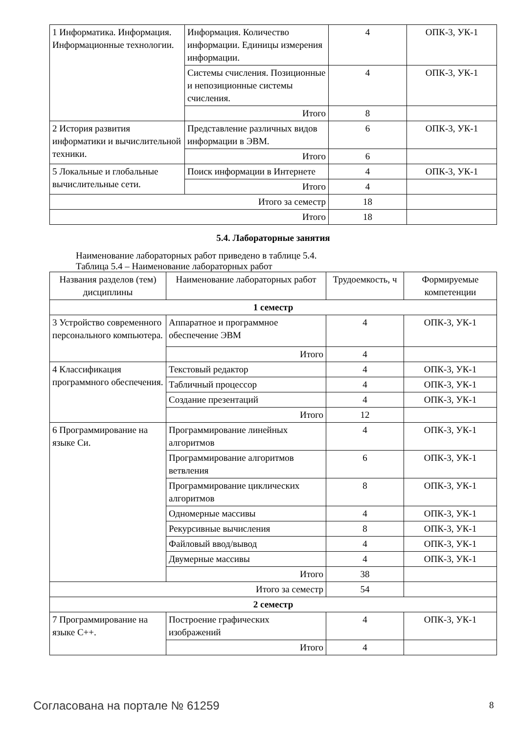| 1 Информатика. Информация. Информационные технологии. | Информация. Количество информации. Единицы измерения информации. | 4 | ОПК-3, УК-1 |
| | Системы счисления. Позиционные и непозиционные системы счисления. | 4 | ОПК-3, УК-1 |
| | Итого | 8 | |
| 2 История развития информатики и вычислительной техники. | Представление различных видов информации в ЭВМ. | 6 | ОПК-3, УК-1 |
| | Итого | 6 | |
| 5 Локальные и глобальные вычислительные сети. | Поиск информации в Интернете | 4 | ОПК-3, УК-1 |
| | Итого | 4 | |
| Итого за семестр | | 18 | |
| Итого | | 18 | |
5.4. Лабораторные занятия
Наименование лабораторных работ приведено в таблице 5.4.
Таблица 5.4 – Наименование лабораторных работ
| Названия разделов (тем) дисциплины | Наименование лабораторных работ | Трудоемкость, ч | Формируемые компетенции |
| --- | --- | --- | --- |
| 1 семестр | | | |
| 3 Устройство современного персонального компьютера. | Аппаратное и программное обеспечение ЭВМ | 4 | ОПК-3, УК-1 |
| | Итого | 4 | |
| 4 Классификация программного обеспечения. | Текстовый редактор | 4 | ОПК-3, УК-1 |
| | Табличный процессор | 4 | ОПК-3, УК-1 |
| | Создание презентаций | 4 | ОПК-3, УК-1 |
| | Итого | 12 | |
| 6 Программирование на языке Си. | Программирование линейных алгоритмов | 4 | ОПК-3, УК-1 |
| | Программирование алгоритмов ветвления | 6 | ОПК-3, УК-1 |
| | Программирование циклических алгоритмов | 8 | ОПК-3, УК-1 |
| | Одномерные массивы | 4 | ОПК-3, УК-1 |
| | Рекурсивные вычисления | 8 | ОПК-3, УК-1 |
| | Файловый ввод/вывод | 4 | ОПК-3, УК-1 |
| | Двумерные массивы | 4 | ОПК-3, УК-1 |
| | Итого | 38 | |
| Итого за семестр | | 54 | |
| 2 семестр | | | |
| 7 Программирование на языке С++. | Построение графических изображений | 4 | ОПК-3, УК-1 |
| | Итого | 4 | |
Согласована на портале № 61259 8